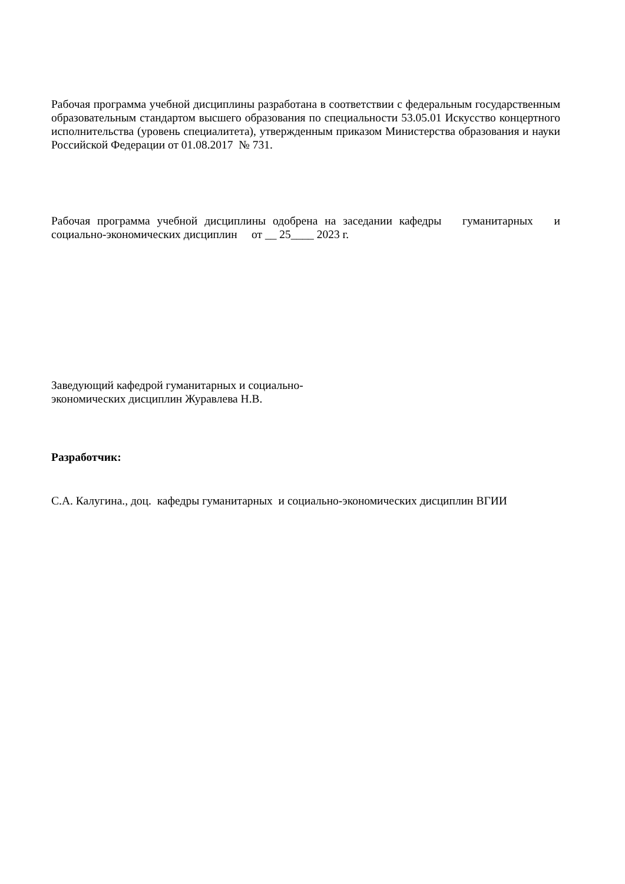Рабочая программа учебной дисциплины разработана в соответствии с федеральным государственным образовательным стандартом высшего образования по специальности 53.05.01 Искусство концертного исполнительства (уровень специалитета), утвержденным приказом Министерства образования и науки Российской Федерации от 01.08.2017 № 731.
Рабочая программа учебной дисциплины одобрена на заседании кафедры гуманитарных и социально-экономических дисциплин от __ 25____ 2023 г.
Заведующий кафедрой гуманитарных и социально-
экономических дисциплин Журавлева Н.В.
Разработчик:
С.А. Калугина., доц. кафедры гуманитарных и социально-экономических дисциплин ВГИИ